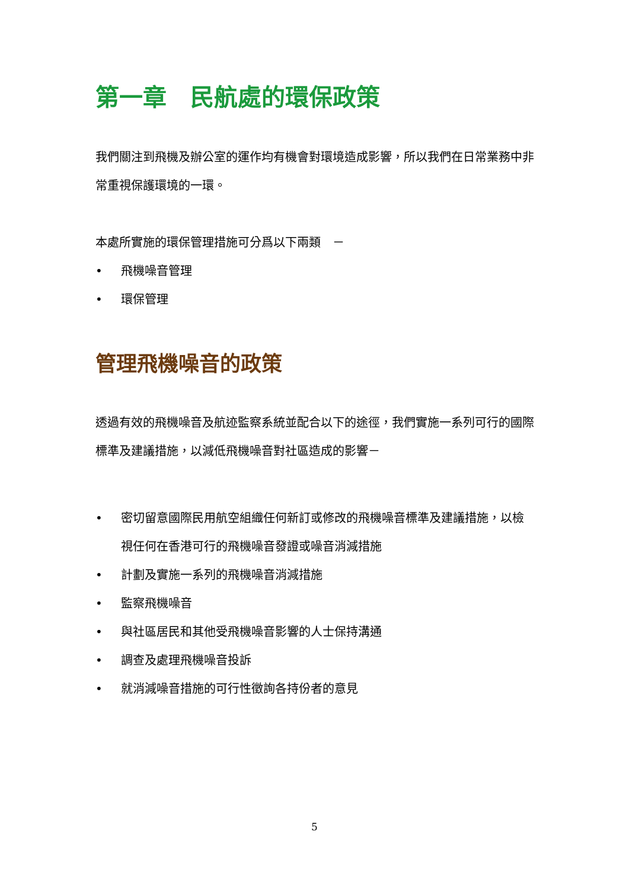第一章　民航處的環保政策
我們關注到飛機及辦公室的運作均有機會對環境造成影響，所以我們在日常業務中非常重視保護環境的一環。
本處所實施的環保管理措施可分爲以下兩類　－
• 飛機噪音管理
• 環保管理
管理飛機噪音的政策
透過有效的飛機噪音及航迹監察系統並配合以下的途徑，我們實施一系列可行的國際標準及建議措施，以減低飛機噪音對社區造成的影響－
• 密切留意國際民用航空組織任何新訂或修改的飛機噪音標準及建議措施，以檢視任何在香港可行的飛機噪音發證或噪音消減措施
• 計劃及實施一系列的飛機噪音消減措施
• 監察飛機噪音
• 與社區居民和其他受飛機噪音影響的人士保持溝通
• 調查及處理飛機噪音投訴
• 就消減噪音措施的可行性徵詢各持份者的意見
5